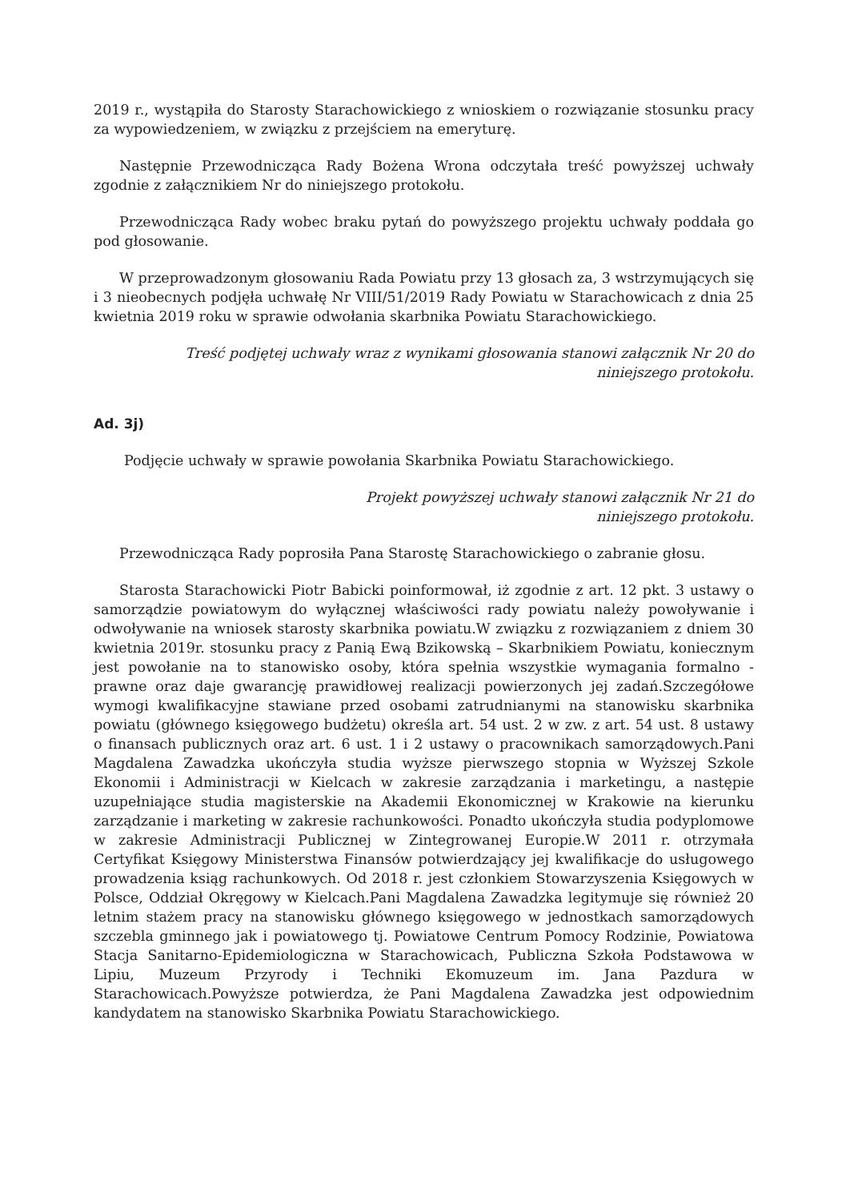2019 r., wystąpiła do Starosty Starachowickiego z wnioskiem o rozwiązanie stosunku pracy za wypowiedzeniem, w związku z przejściem na emeryturę.
Następnie Przewodnicząca Rady Bożena Wrona odczytała treść powyższej uchwały zgodnie z załącznikiem Nr do niniejszego protokołu.
Przewodnicząca Rady wobec braku pytań do powyższego projektu uchwały poddała go pod głosowanie.
W przeprowadzonym głosowaniu Rada Powiatu przy 13 głosach za, 3 wstrzymujących się i 3 nieobecnych podjęła uchwałę Nr VIII/51/2019 Rady Powiatu w Starachowicach z dnia 25 kwietnia 2019 roku w sprawie odwołania skarbnika Powiatu Starachowickiego.
Treść podjętej uchwały wraz z wynikami głosowania stanowi załącznik Nr 20 do
niniejszego protokołu.
Ad. 3j)
Podjęcie uchwały w sprawie powołania Skarbnika Powiatu Starachowickiego.
Projekt powyższej uchwały stanowi załącznik Nr 21 do
niniejszego protokołu.
Przewodnicząca Rady poprosiła Pana Starostę Starachowickiego o zabranie głosu.
Starosta Starachowicki Piotr Babicki poinformował, iż zgodnie z art. 12 pkt. 3 ustawy o samorządzie powiatowym do wyłącznej właściwości rady powiatu należy powoływanie i odwoływanie na wniosek starosty skarbnika powiatu.W związku z rozwiązaniem z dniem 30 kwietnia 2019r. stosunku pracy z Panią Ewą Bzikowską – Skarbnikiem Powiatu, koniecznym jest powołanie na to stanowisko osoby, która spełnia wszystkie wymagania formalno -prawne oraz daje gwarancję prawidłowej realizacji powierzonych jej zadań.Szczegółowe wymogi kwalifikacyjne stawiane przed osobami zatrudnianymi na stanowisku skarbnika powiatu (głównego księgowego budżetu) określa art. 54 ust. 2 w zw. z art. 54 ust. 8 ustawy o finansach publicznych oraz art. 6 ust. 1 i 2 ustawy o pracownikach samorządowych.Pani Magdalena Zawadzka ukończyła studia wyższe pierwszego stopnia w Wyższej Szkole Ekonomii i Administracji w Kielcach w zakresie zarządzania i marketingu, a następie uzupełniające studia magisterskie na Akademii Ekonomicznej w Krakowie na kierunku zarządzanie i marketing w zakresie rachunkowości. Ponadto ukończyła studia podyplomowe w zakresie Administracji Publicznej w Zintegrowanej Europie.W 2011 r. otrzymała Certyfikat Księgowy Ministerstwa Finansów potwierdzający jej kwalifikacje do usługowego prowadzenia ksiąg rachunkowych. Od 2018 r. jest członkiem Stowarzyszenia Księgowych w Polsce, Oddział Okręgowy w Kielcach.Pani Magdalena Zawadzka legitymuje się również 20 letnim stażem pracy na stanowisku głównego księgowego w jednostkach samorządowych szczebla gminnego jak i powiatowego tj. Powiatowe Centrum Pomocy Rodzinie, Powiatowa Stacja Sanitarno-Epidemiologiczna w Starachowicach, Publiczna Szkoła Podstawowa w Lipiu, Muzeum Przyrody i Techniki Ekomuzeum im. Jana Pazdura w Starachowicach.Powyższe potwierdza, że Pani Magdalena Zawadzka jest odpowiednim kandydatem na stanowisko Skarbnika Powiatu Starachowickiego.